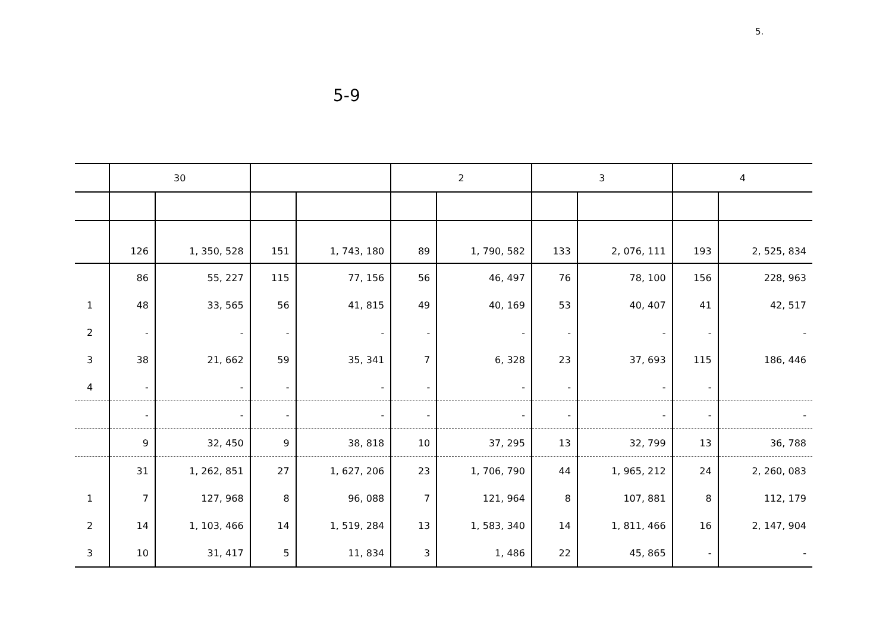5.
5-9
| | 30 | | | | 2 | | 3 | | 4 | |
| | 126 | 1, 350, 528 | 151 | 1, 743, 180 | 89 | 1, 790, 582 | 133 | 2, 076, 111 | 193 | 2, 525, 834 |
| | 86 | 55, 227 | 115 | 77, 156 | 56 | 46, 497 | 76 | 78, 100 | 156 | 228, 963 |
| 1 | 48 | 33, 565 | 56 | 41, 815 | 49 | 40, 169 | 53 | 40, 407 | 41 | 42, 517 |
| 2 | - | - | - | - | - | - | - | - | - | - |
| 3 | 38 | 21, 662 | 59 | 35, 341 | 7 | 6, 328 | 23 | 37, 693 | 115 | 186, 446 |
| 4 | - | - | - | - | - | - | - | - | - | |
| | - | - | - | - | - | - | - | - | - | - |
| | 9 | 32, 450 | 9 | 38, 818 | 10 | 37, 295 | 13 | 32, 799 | 13 | 36, 788 |
| | 31 | 1, 262, 851 | 27 | 1, 627, 206 | 23 | 1, 706, 790 | 44 | 1, 965, 212 | 24 | 2, 260, 083 |
| 1 | 7 | 127, 968 | 8 | 96, 088 | 7 | 121, 964 | 8 | 107, 881 | 8 | 112, 179 |
| 2 | 14 | 1, 103, 466 | 14 | 1, 519, 284 | 13 | 1, 583, 340 | 14 | 1, 811, 466 | 16 | 2, 147, 904 |
| 3 | 10 | 31, 417 | 5 | 11, 834 | 3 | 1, 486 | 22 | 45, 865 | - | - |